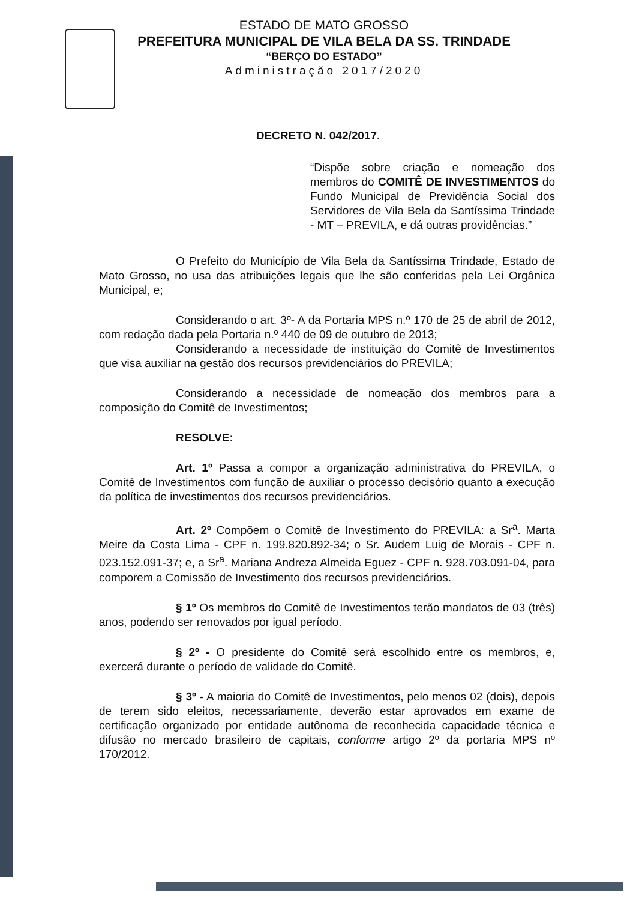ESTADO DE MATO GROSSO
PREFEITURA MUNICIPAL DE VILA BELA DA SS. TRINDADE
“BERÇO DO ESTADO”
Administração 2017/2020
DECRETO N. 042/2017.
“Dispõe sobre criação e nomeação dos membros do COMITÊ DE INVESTIMENTOS do Fundo Municipal de Previdência Social dos Servidores de Vila Bela da Santíssima Trindade - MT – PREVILA, e dá outras providências.”
O Prefeito do Município de Vila Bela da Santíssima Trindade, Estado de Mato Grosso, no usa das atribuições legais que lhe são conferidas pela Lei Orgânica Municipal, e;
Considerando o art. 3º- A da Portaria MPS n.º 170 de 25 de abril de 2012, com redação dada pela Portaria n.º 440 de 09 de outubro de 2013;
Considerando a necessidade de instituição do Comitê de Investimentos que visa auxiliar na gestão dos recursos previdenciários do PREVILA;
Considerando a necessidade de nomeação dos membros para a composição do Comitê de Investimentos;
RESOLVE:
Art. 1º Passa a compor a organização administrativa do PREVILA, o Comitê de Investimentos com função de auxiliar o processo decisório quanto a execução da política de investimentos dos recursos previdenciários.
Art. 2º Compõem o Comitê de Investimento do PREVILA: a Sr<sup>a</sup>. Marta Meire da Costa Lima - CPF n. 199.820.892-34; o Sr. Audem Luig de Morais - CPF n. 023.152.091-37; e, a Sr<sup>a</sup>. Mariana Andreza Almeida Eguez - CPF n. 928.703.091-04, para comporem a Comissão de Investimento dos recursos previdenciários.
§ 1º Os membros do Comitê de Investimentos terão mandatos de 03 (três) anos, podendo ser renovados por igual período.
§ 2º - O presidente do Comitê será escolhido entre os membros, e, exercerá durante o período de validade do Comitê.
§ 3º - A maioria do Comitê de Investimentos, pelo menos 02 (dois), depois de terem sido eleitos, necessariamente, deverão estar aprovados em exame de certificação organizado por entidade autônoma de reconhecida capacidade técnica e difusão no mercado brasileiro de capitais, conforme artigo 2º da portaria MPS nº 170/2012.